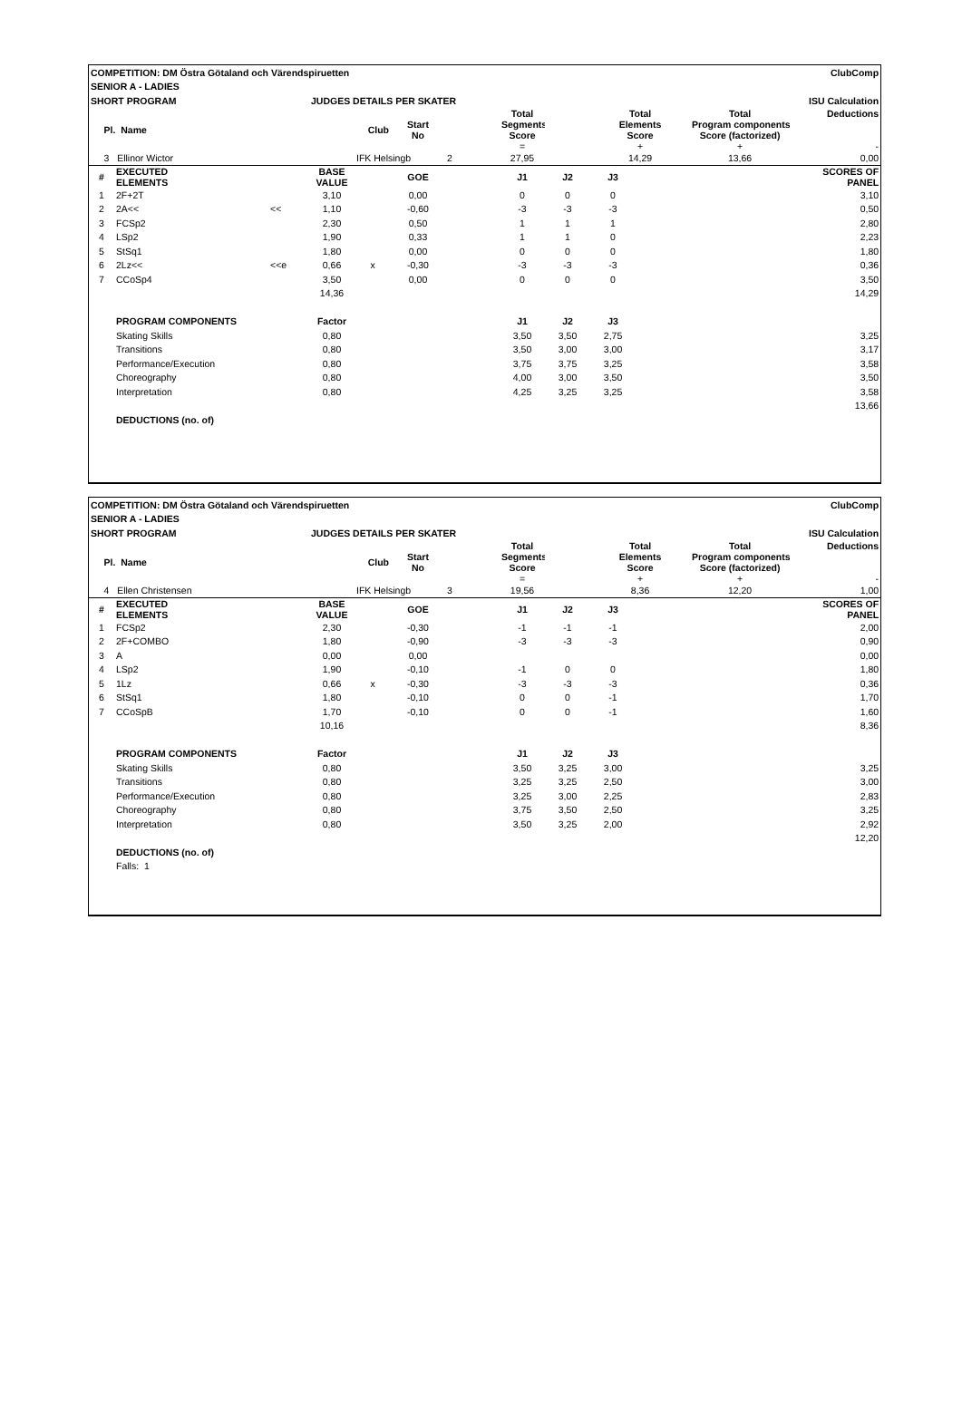| COMPETITION: DM Östra Götaland och Värendspiruetten | | | | | | | | | | ClubComp | | |
| SENIOR A - LADIES | | | | | | | | | | | | |
| SHORT PROGRAM | | | JUDGES DETAILS PER SKATER | | | | | | ISU Calculation | | | |
| Pl. Name | | | Club | | Start No | | Total Segments Score = | | Total Elements Score + | | Total Program components Score (factorized) + | Deductions - |
| 3 Ellinor Wictor | | | | IFK Helsingb | | 2 | 27,95 | | 14,29 | | 13,66 | 0,00 |
| # | EXECUTED ELEMENTS | | BASE VALUE | | GOE | | J1 | J2 | J3 | | | SCORES OF PANEL |
| 1 | 2F+2T | | 3,10 | | 0,00 | | 0 | 0 | 0 | | | 3,10 |
| 2 | 2A<< | << | 1,10 | | -0,60 | | -3 | -3 | -3 | | | 0,50 |
| 3 | FCSp2 | | 2,30 | | 0,50 | | 1 | 1 | 1 | | | 2,80 |
| 4 | LSp2 | | 1,90 | | 0,33 | | 1 | 1 | 0 | | | 2,23 |
| 5 | StSq1 | | 1,80 | | 0,00 | | 0 | 0 | 0 | | | 1,80 |
| 6 | 2Lz<< | <<e | 0,66 | x | -0,30 | | -3 | -3 | -3 | | | 0,36 |
| 7 | CCoSp4 | | 3,50 | | 0,00 | | 0 | 0 | 0 | | | 3,50 |
| | | | 14,36 | | | | | | | | | 14,29 |
| | PROGRAM COMPONENTS | | Factor | | | | J1 | J2 | J3 | | | |
| | Skating Skills | | 0,80 | | | | 3,50 | 3,50 | 2,75 | | | 3,25 |
| | Transitions | | 0,80 | | | | 3,50 | 3,00 | 3,00 | | | 3,17 |
| | Performance/Execution | | 0,80 | | | | 3,75 | 3,75 | 3,25 | | | 3,58 |
| | Choreography | | 0,80 | | | | 4,00 | 3,00 | 3,50 | | | 3,50 |
| | Interpretation | | 0,80 | | | | 4,25 | 3,25 | 3,25 | | | 3,58 |
| | | | | | | | | | | | | 13,66 |
| | DEDUCTIONS (no. of) | | | | | | | | | | | |
| COMPETITION: DM Östra Götaland och Värendspiruetten | | | | | | | | | | ClubComp | | |
| SENIOR A - LADIES | | | | | | | | | | | | |
| SHORT PROGRAM | | | JUDGES DETAILS PER SKATER | | | | | | ISU Calculation | | | |
| Pl. Name | | | Club | | Start No | | Total Segments Score = | | Total Elements Score + | | Total Program components Score (factorized) + | Deductions - |
| 4 Ellen Christensen | | | | IFK Helsingb | | 3 | 19,56 | | 8,36 | | 12,20 | 1,00 |
| # | EXECUTED ELEMENTS | | BASE VALUE | | GOE | | J1 | J2 | J3 | | | SCORES OF PANEL |
| 1 | FCSp2 | | 2,30 | | -0,30 | | -1 | -1 | -1 | | | 2,00 |
| 2 | 2F+COMBO | | 1,80 | | -0,90 | | -3 | -3 | -3 | | | 0,90 |
| 3 | A | | 0,00 | | 0,00 | | | | | | | 0,00 |
| 4 | LSp2 | | 1,90 | | -0,10 | | -1 | 0 | 0 | | | 1,80 |
| 5 | 1Lz | | 0,66 | x | -0,30 | | -3 | -3 | -3 | | | 0,36 |
| 6 | StSq1 | | 1,80 | | -0,10 | | 0 | 0 | -1 | | | 1,70 |
| 7 | CCoSpB | | 1,70 | | -0,10 | | 0 | 0 | -1 | | | 1,60 |
| | | | 10,16 | | | | | | | | | 8,36 |
| | PROGRAM COMPONENTS | | Factor | | | | J1 | J2 | J3 | | | |
| | Skating Skills | | 0,80 | | | | 3,50 | 3,25 | 3,00 | | | 3,25 |
| | Transitions | | 0,80 | | | | 3,25 | 3,25 | 2,50 | | | 3,00 |
| | Performance/Execution | | 0,80 | | | | 3,25 | 3,00 | 2,25 | | | 2,83 |
| | Choreography | | 0,80 | | | | 3,75 | 3,50 | 2,50 | | | 3,25 |
| | Interpretation | | 0,80 | | | | 3,50 | 3,25 | 2,00 | | | 2,92 |
| | | | | | | | | | | | | 12,20 |
| | DEDUCTIONS (no. of) | | | | | | | | | | | |
| | Falls: 1 | | | | | | | | | | | |